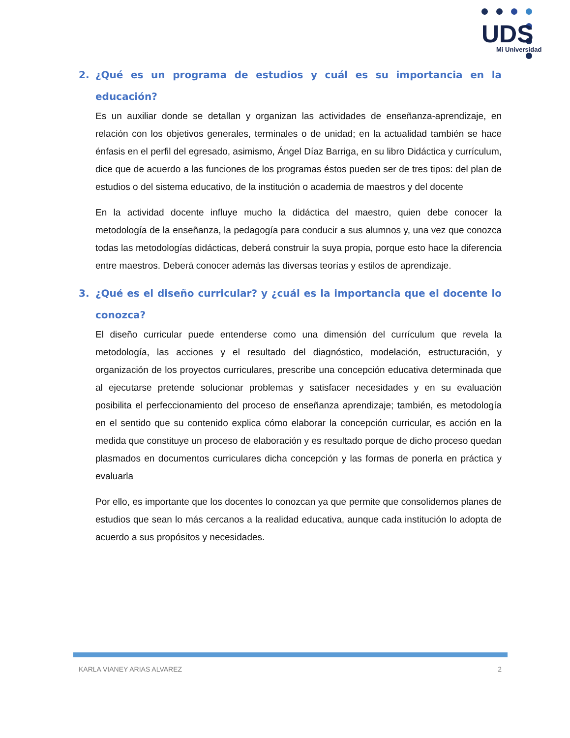UDS
Mi Universidad
2. ¿Qué es un programa de estudios y cuál es su importancia en la educación?
Es un auxiliar donde se detallan y organizan las actividades de enseñanza-aprendizaje, en relación con los objetivos generales, terminales o de unidad; en la actualidad también se hace énfasis en el perfil del egresado, asimismo, Ángel Díaz Barriga, en su libro Didáctica y currículum, dice que de acuerdo a las funciones de los programas éstos pueden ser de tres tipos: del plan de estudios o del sistema educativo, de la institución o academia de maestros y del docente
En la actividad docente influye mucho la didáctica del maestro, quien debe conocer la metodología de la enseñanza, la pedagogía para conducir a sus alumnos y, una vez que conozca todas las metodologías didácticas, deberá construir la suya propia, porque esto hace la diferencia entre maestros. Deberá conocer además las diversas teorías y estilos de aprendizaje.
3. ¿Qué es el diseño curricular? y ¿cuál es la importancia que el docente lo conozca?
El diseño curricular puede entenderse como una dimensión del currículum que revela la metodología, las acciones y el resultado del diagnóstico, modelación, estructuración, y organización de los proyectos curriculares, prescribe una concepción educativa determinada que al ejecutarse pretende solucionar problemas y satisfacer necesidades y en su evaluación posibilita el perfeccionamiento del proceso de enseñanza aprendizaje; también, es metodología en el sentido que su contenido explica cómo elaborar la concepción curricular, es acción en la medida que constituye un proceso de elaboración y es resultado porque de dicho proceso quedan plasmados en documentos curriculares dicha concepción y las formas de ponerla en práctica y evaluarla
Por ello, es importante que los docentes lo conozcan ya que permite que consolidemos planes de estudios que sean lo más cercanos a la realidad educativa, aunque cada institución lo adopta de acuerdo a sus propósitos y necesidades.
KARLA VIANEY ARIAS ALVAREZ 2